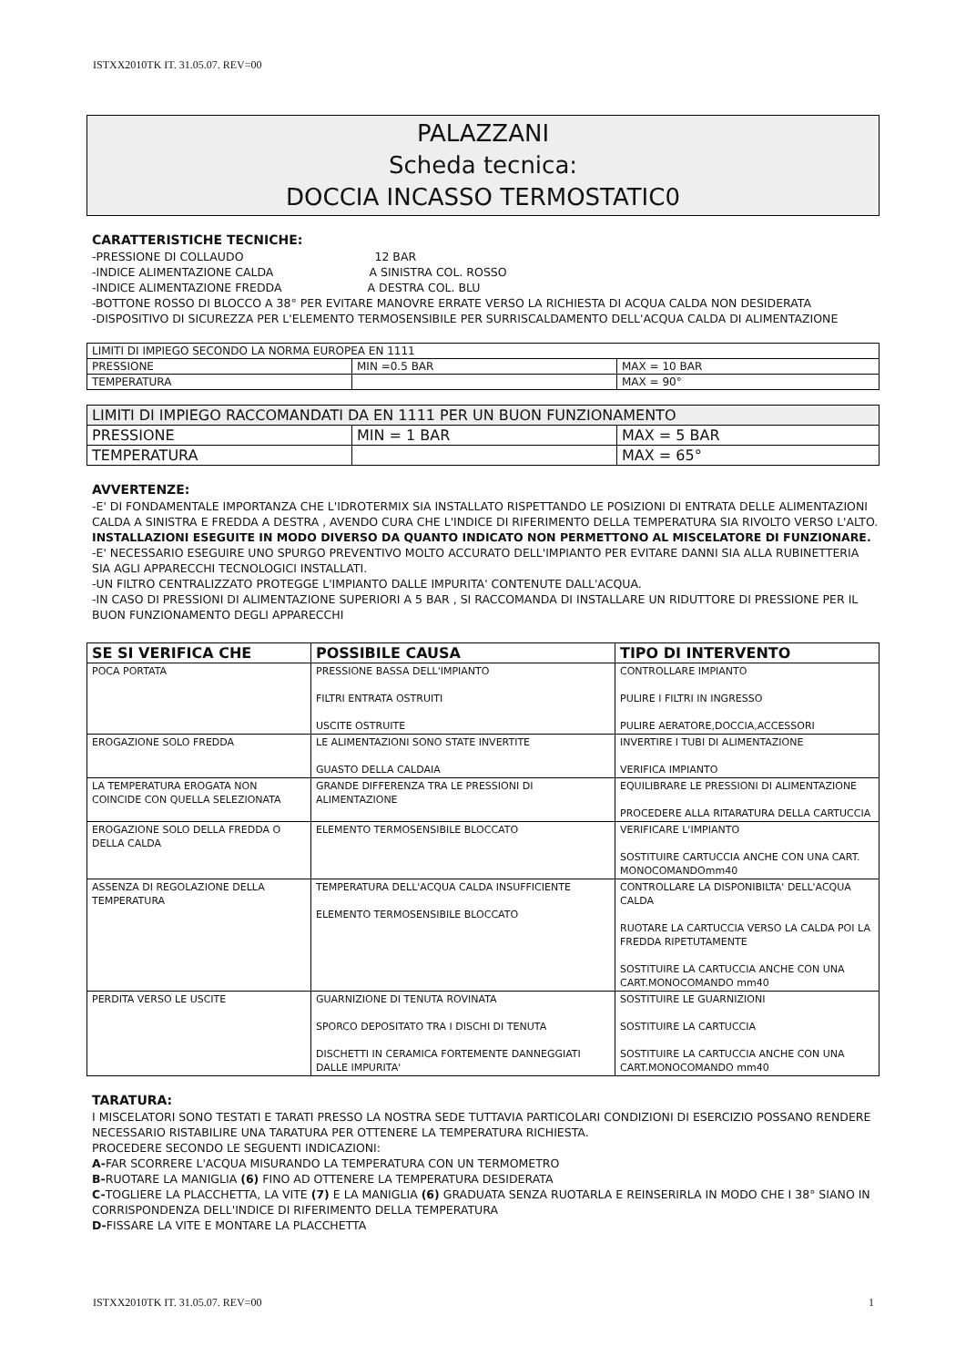ISTXX2010TK IT. 31.05.07. REV=00
PALAZZANI
Scheda tecnica:
DOCCIA INCASSO TERMOSTATIC0
CARATTERISTICHE TECNICHE:
-PRESSIONE DI COLLAUDO 12 BAR
-INDICE ALIMENTAZIONE CALDA A SINISTRA COL. ROSSO
-INDICE ALIMENTAZIONE FREDDA A DESTRA COL. BLU
-BOTTONE ROSSO DI BLOCCO A 38° PER EVITARE MANOVRE ERRATE VERSO LA RICHIESTA DI ACQUA CALDA NON DESIDERATA
-DISPOSITIVO DI SICUREZZA PER L'ELEMENTO TERMOSENSIBILE PER SURRISCALDAMENTO DELL'ACQUA CALDA DI ALIMENTAZIONE
| LIMITI DI IMPIEGO SECONDO LA NORMA EUROPEA EN 1111 | | |
| PRESSIONE | MIN =0.5 BAR | MAX = 10 BAR |
| TEMPERATURA | | MAX = 90° |
| LIMITI DI IMPIEGO RACCOMANDATI DA EN 1111 PER UN BUON FUNZIONAMENTO | | |
| PRESSIONE | MIN = 1 BAR | MAX = 5 BAR |
| TEMPERATURA | | MAX = 65° |
AVVERTENZE:
-E' DI FONDAMENTALE IMPORTANZA CHE L'IDROTERMIX SIA INSTALLATO RISPETTANDO LE POSIZIONI DI ENTRATA DELLE ALIMENTAZIONI CALDA A SINISTRA E FREDDA A DESTRA , AVENDO CURA CHE L'INDICE DI RIFERIMENTO DELLA TEMPERATURA SIA RIVOLTO VERSO L'ALTO.
INSTALLAZIONI ESEGUITE IN MODO DIVERSO DA QUANTO INDICATO NON PERMETTONO AL MISCELATORE DI FUNZIONARE.
-E' NECESSARIO ESEGUIRE UNO SPURGO PREVENTIVO MOLTO ACCURATO DELL'IMPIANTO PER EVITARE DANNI SIA ALLA RUBINETTERIA SIA AGLI APPARECCHI TECNOLOGICI INSTALLATI.
-UN FILTRO CENTRALIZZATO PROTEGGE L'IMPIANTO DALLE IMPURITA' CONTENUTE DALL'ACQUA.
-IN CASO DI PRESSIONI DI ALIMENTAZIONE SUPERIORI A 5 BAR , SI RACCOMANDA DI INSTALLARE UN RIDUTTORE DI PRESSIONE PER IL BUON FUNZIONAMENTO DEGLI APPARECCHI
| SE SI VERIFICA CHE | POSSIBILE CAUSA | TIPO DI INTERVENTO |
| --- | --- | --- |
| POCA PORTATA | PRESSIONE BASSA DELL'IMPIANTO FILTRI ENTRATA OSTRUITI USCITE OSTRUITE | CONTROLLARE IMPIANTO PULIRE I FILTRI IN INGRESSO PULIRE AERATORE,DOCCIA,ACCESSORI |
| EROGAZIONE SOLO FREDDA | LE ALIMENTAZIONI SONO STATE INVERTITE GUASTO DELLA CALDAIA | INVERTIRE I TUBI DI ALIMENTAZIONE VERIFICA IMPIANTO |
| LA TEMPERATURA EROGATA NON COINCIDE CON QUELLA SELEZIONATA | GRANDE DIFFERENZA TRA LE PRESSIONI DI ALIMENTAZIONE | EQUILIBRARE LE PRESSIONI DI ALIMENTAZIONE PROCEDERE ALLA RITARATURA DELLA CARTUCCIA |
| EROGAZIONE SOLO DELLA FREDDA O DELLA CALDA | ELEMENTO TERMOSENSIBILE BLOCCATO | VERIFICARE L'IMPIANTO SOSTITUIRE CARTUCCIA ANCHE CON UNA CART. MONOCOMANDOmm40 |
| ASSENZA DI REGOLAZIONE DELLA TEMPERATURA | TEMPERATURA DELL'ACQUA CALDA INSUFFICIENTE ELEMENTO TERMOSENSIBILE BLOCCATO | CONTROLLARE LA DISPONIBILTA' DELL'ACQUA CALDA RUOTARE LA CARTUCCIA VERSO LA CALDA POI LA FREDDA RIPETUTAMENTE SOSTITUIRE LA CARTUCCIA ANCHE CON UNA CART.MONOCOMANDO mm40 |
| PERDITA VERSO LE USCITE | GUARNIZIONE DI TENUTA ROVINATA SPORCO DEPOSITATO TRA I DISCHI DI TENUTA DISCHETTI IN CERAMICA FORTEMENTE DANNEGGIATI DALLE IMPURITA' | SOSTITUIRE LE GUARNIZIONI SOSTITUIRE LA CARTUCCIA SOSTITUIRE LA CARTUCCIA ANCHE CON UNA CART.MONOCOMANDO mm40 |
TARATURA:
I MISCELATORI SONO TESTATI E TARATI PRESSO LA NOSTRA SEDE TUTTAVIA PARTICOLARI CONDIZIONI DI ESERCIZIO POSSANO RENDERE NECESSARIO RISTABILIRE UNA TARATURA PER OTTENERE LA TEMPERATURA RICHIESTA.
PROCEDERE SECONDO LE SEGUENTI INDICAZIONI:
A-FAR SCORRERE L'ACQUA MISURANDO LA TEMPERATURA CON UN TERMOMETRO
B-RUOTARE LA MANIGLIA (6) FINO AD OTTENERE LA TEMPERATURA DESIDERATA
C-TOGLIERE LA PLACCHETTA, LA VITE (7) E LA MANIGLIA (6) GRADUATA SENZA RUOTARLA E REINSERIRLA IN MODO CHE I 38° SIANO IN CORRISPONDENZA DELL'INDICE DI RIFERIMENTO DELLA TEMPERATURA
D-FISSARE LA VITE E MONTARE LA PLACCHETTA
ISTXX2010TK IT. 31.05.07. REV=00 1